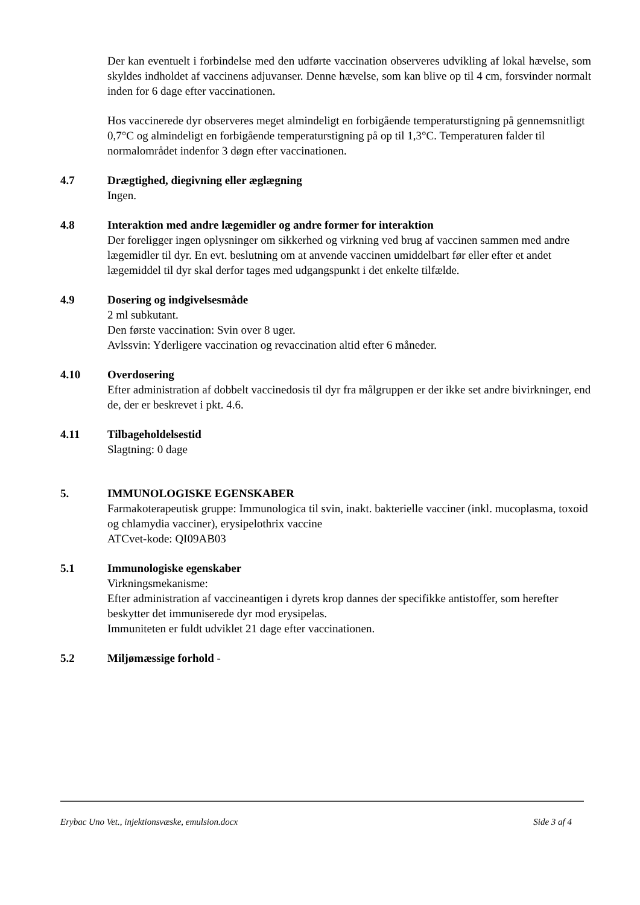Der kan eventuelt i forbindelse med den udførte vaccination observeres udvikling af lokal hævelse, som skyldes indholdet af vaccinens adjuvanser. Denne hævelse, som kan blive op til 4 cm, forsvinder normalt inden for 6 dage efter vaccinationen.
Hos vaccinerede dyr observeres meget almindeligt en forbigående temperaturstigning på gennemsnitligt 0,7°C og almindeligt en forbigående temperaturstigning på op til 1,3°C. Temperaturen falder til normalområdet indenfor 3 døgn efter vaccinationen.
4.7 Drægtighed, diegivning eller æglægning
Ingen.
4.8 Interaktion med andre lægemidler og andre former for interaktion
Der foreligger ingen oplysninger om sikkerhed og virkning ved brug af vaccinen sammen med andre lægemidler til dyr. En evt. beslutning om at anvende vaccinen umiddelbart før eller efter et andet lægemiddel til dyr skal derfor tages med udgangspunkt i det enkelte tilfælde.
4.9 Dosering og indgivelsesmåde
2 ml subkutant.
Den første vaccination: Svin over 8 uger.
Avlssvin: Yderligere vaccination og revaccination altid efter 6 måneder.
4.10 Overdosering
Efter administration af dobbelt vaccinedosis til dyr fra målgruppen er der ikke set andre bivirkninger, end de, der er beskrevet i pkt. 4.6.
4.11 Tilbageholdelsestid
Slagtning: 0 dage
5. IMMUNOLOGISKE EGENSKABER
Farmakoterapeutisk gruppe: Immunologica til svin, inakt. bakterielle vacciner (inkl. mucoplasma, toxoid og chlamydia vacciner), erysipelothrix vaccine
ATCvet-kode: QI09AB03
5.1 Immunologiske egenskaber
Virkningsmekanisme:
Efter administration af vaccineantigen i dyrets krop dannes der specifikke antistoffer, som herefter beskytter det immuniserede dyr mod erysipelas.
Immuniteten er fuldt udviklet 21 dage efter vaccinationen.
5.2 Miljømæssige forhold -
Erybac Uno Vet., injektionsvæske, emulsion.docx Side 3 af 4